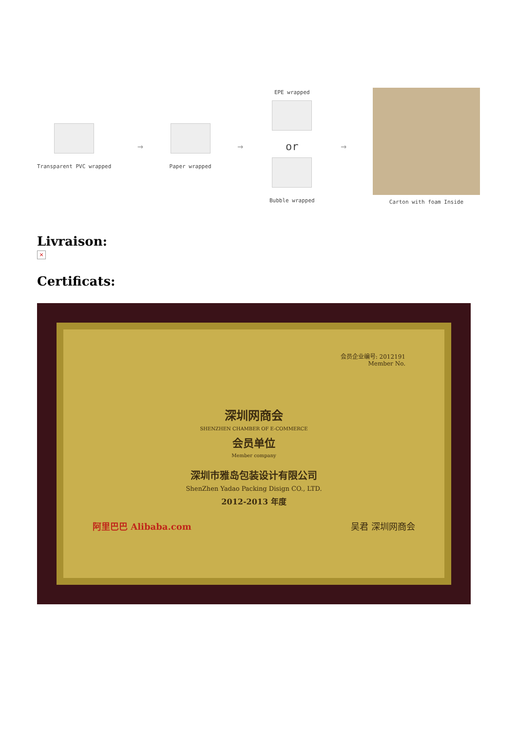Transparent PVC wrapped
→
Paper wrapped
→
EPE wrapped
or
Bubble wrapped
→
Carton with foam Inside
Livraison:
×
Certificats:
会员企业编号: 2012191
Member No.
深圳网商会
SHENZHEN CHAMBER OF E-COMMERCE
会员单位
Member company
深圳市雅岛包装设计有限公司
ShenZhen Yadao Packing Disign CO., LTD.
2012-2013 年度
阿里巴巴 Alibaba.com 吴君 深圳网商会